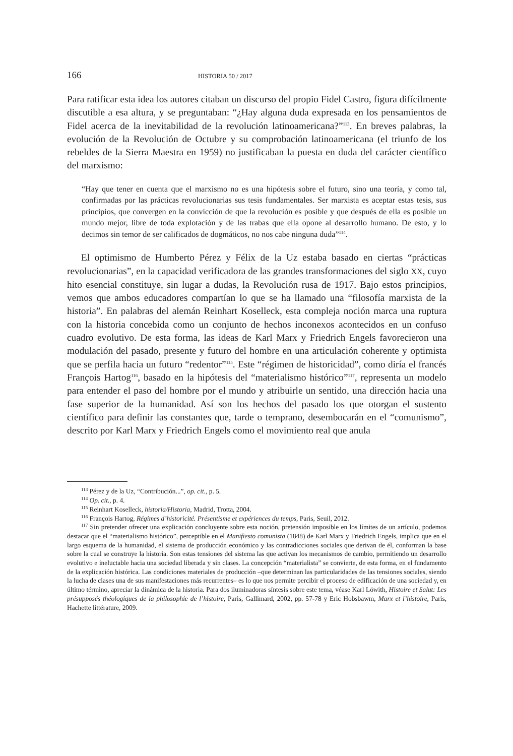166 HISTORIA 50 / 2017
Para ratificar esta idea los autores citaban un discurso del propio Fidel Castro, figura difícilmente discutible a esa altura, y se preguntaban: “¿Hay alguna duda expresada en los pensamientos de Fidel acerca de la inevitabilidad de la revolución latinoamericana?”<sup>113</sup>. En breves palabras, la evolución de la Revolución de Octubre y su comprobación latinoamericana (el triunfo de los rebeldes de la Sierra Maestra en 1959) no justificaban la puesta en duda del carácter científico del marxismo:
“Hay que tener en cuenta que el marxismo no es una hipótesis sobre el futuro, sino una teoría, y como tal, confirmadas por las prácticas revolucionarias sus tesis fundamentales. Ser marxista es aceptar estas tesis, sus principios, que convergen en la convicción de que la revolución es posible y que después de ella es posible un mundo mejor, libre de toda explotación y de las trabas que ella opone al desarrollo humano. De esto, y lo decimos sin temor de ser calificados de dogmáticos, no nos cabe ninguna duda”<sup>114</sup>.
El optimismo de Humberto Pérez y Félix de la Uz estaba basado en ciertas “prácticas revolucionarias”, en la capacidad verificadora de las grandes transformaciones del siglo XX, cuyo hito esencial constituye, sin lugar a dudas, la Revolución rusa de 1917. Bajo estos principios, vemos que ambos educadores compartían lo que se ha llamado una “filosofía marxista de la historia”. En palabras del alemán Reinhart Koselleck, esta compleja noción marca una ruptura con la historia concebida como un conjunto de hechos inconexos acontecidos en un confuso cuadro evolutivo. De esta forma, las ideas de Karl Marx y Friedrich Engels favorecieron una modulación del pasado, presente y futuro del hombre en una articulación coherente y optimista que se perfila hacia un futuro “redentor”<sup>115</sup>. Este “régimen de historicidad”, como diría el francés François Hartog<sup>116</sup>, basado en la hipótesis del “materialismo histórico”<sup>117</sup>, representa un modelo para entender el paso del hombre por el mundo y atribuirle un sentido, una dirección hacia una fase superior de la humanidad. Así son los hechos del pasado los que otorgan el sustento científico para definir las constantes que, tarde o temprano, desembocarán en el “comunismo”, descrito por Karl Marx y Friedrich Engels como el movimiento real que anula
<sup>113</sup> Pérez y de la Uz, “Contribución...”, op. cit., p. 5.
<sup>114</sup> Op. cit., p. 4.
<sup>115</sup> Reinhart Koselleck, historia/Historia, Madrid, Trotta, 2004.
<sup>116</sup> François Hartog, Régimes d’historicité. Présentisme et expériences du temps, Paris, Seuil, 2012.
<sup>117</sup> Sin pretender ofrecer una explicación concluyente sobre esta noción, pretensión imposible en los límites de un artículo, podemos destacar que el “materialismo histórico”, perceptible en el Manifiesto comunista (1848) de Karl Marx y Friedrich Engels, implica que en el largo esquema de la humanidad, el sistema de producción económico y las contradicciones sociales que derivan de él, conforman la base sobre la cual se construye la historia. Son estas tensiones del sistema las que activan los mecanismos de cambio, permitiendo un desarrollo evolutivo e ineluctable hacia una sociedad liberada y sin clases. La concepción “materialista” se convierte, de esta forma, en el fundamento de la explicación histórica. Las condiciones materiales de producción –que determinan las particularidades de las tensiones sociales, siendo la lucha de clases una de sus manifestaciones más recurrentes– es lo que nos permite percibir el proceso de edificación de una sociedad y, en último término, apreciar la dinámica de la historia. Para dos iluminadoras síntesis sobre este tema, véase Karl Löwith, Histoire et Salut: Les présupposés théologiques de la philosophie de l’histoire, Paris, Gallimard, 2002, pp. 57-78 y Eric Hobsbawm, Marx et l’histoire, Paris, Hachette littérature, 2009.